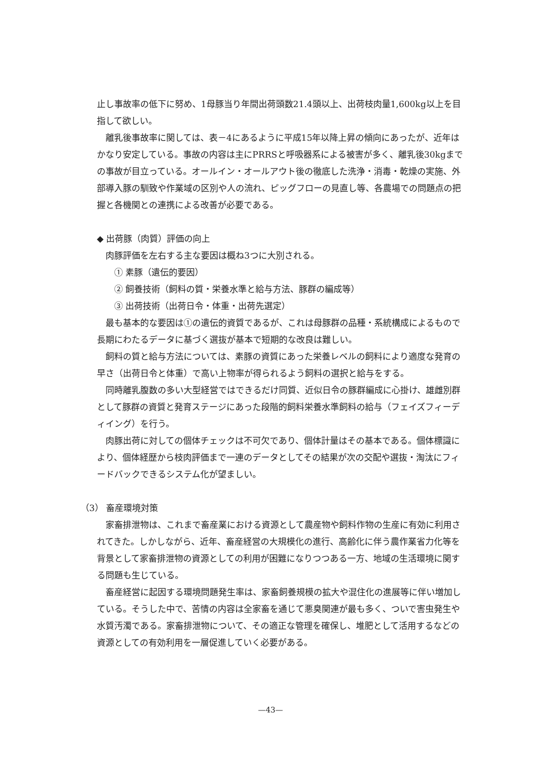止し事故率の低下に努め、1母豚当り年間出荷頭数21.4頭以上、出荷枝肉量1,600kg以上を目指して欲しい。
離乳後事故率に関しては、表－4にあるように平成15年以降上昇の傾向にあったが、近年はかなり安定している。事故の内容は主にPRRSと呼吸器系による被害が多く、離乳後30kgまでの事故が目立っている。オールイン・オールアウト後の徹底した洗浄・消毒・乾燥の実施、外部導入豚の馴致や作業域の区別や人の流れ、ピッグフローの見直し等、各農場での問題点の把握と各機関との連携による改善が必要である。
◆ 出荷豚（肉質）評価の向上
肉豚評価を左右する主な要因は概ね3つに大別される。
① 素豚（遺伝的要因）
② 飼養技術（飼料の質・栄養水準と給与方法、豚群の編成等）
③ 出荷技術（出荷日令・体重・出荷先選定）
最も基本的な要因は①の遺伝的資質であるが、これは母豚群の品種・系統構成によるもので長期にわたるデータに基づく選抜が基本で短期的な改良は難しい。
飼料の質と給与方法については、素豚の資質にあった栄養レベルの飼料により適度な発育の早さ（出荷日令と体重）で高い上物率が得られるよう飼料の選択と給与をする。
同時離乳腹数の多い大型経営ではできるだけ同質、近似日令の豚群編成に心掛け、雄雌別群として豚群の資質と発育ステージにあった段階的飼料栄養水準飼料の給与（フェイズフィーディイング）を行う。
肉豚出荷に対しての個体チェックは不可欠であり、個体計量はその基本である。個体標識により、個体経歴から枝肉評価まで一連のデータとしてその結果が次の交配や選抜・淘汰にフィードバックできるシステム化が望ましい。
（3） 畜産環境対策
家畜排泄物は、これまで畜産業における資源として農産物や飼料作物の生産に有効に利用されてきた。しかしながら、近年、畜産経営の大規模化の進行、高齢化に伴う農作業省力化等を背景として家畜排泄物の資源としての利用が困難になりつつある一方、地域の生活環境に関する問題も生じている。
畜産経営に起因する環境問題発生率は、家畜飼養規模の拡大や混住化の進展等に伴い増加している。そうした中で、苦情の内容は全家畜を通じて悪臭関連が最も多く、ついで害虫発生や水質汚濁である。家畜排泄物について、その適正な管理を確保し、堆肥として活用するなどの資源としての有効利用を一層促進していく必要がある。
—43—